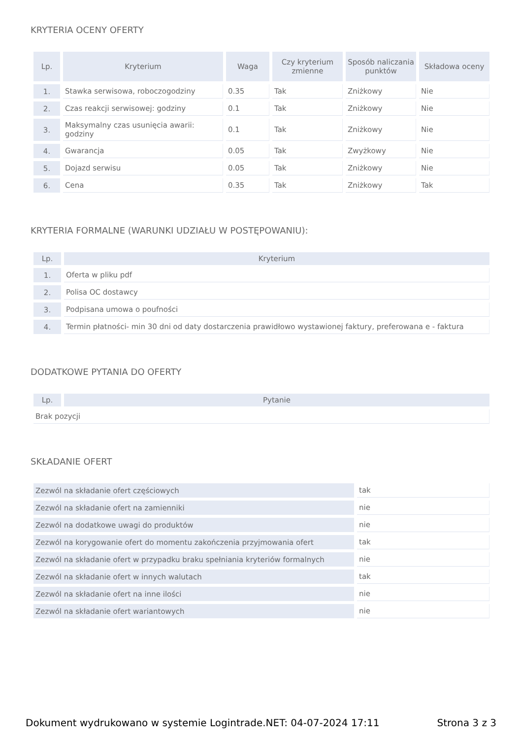KRYTERIA OCENY OFERTY
| Lp. | Kryterium | Waga | Czy kryterium zmienne | Sposób naliczania punktów | Składowa oceny |
| --- | --- | --- | --- | --- | --- |
| 1. | Stawka serwisowa, roboczogodziny | 0.35 | Tak | Zniżkowy | Nie |
| 2. | Czas reakcji serwisowej: godziny | 0.1 | Tak | Zniżkowy | Nie |
| 3. | Maksymalny czas usunięcia awarii: godziny | 0.1 | Tak | Zniżkowy | Nie |
| 4. | Gwarancja | 0.05 | Tak | Zwyżkowy | Nie |
| 5. | Dojazd serwisu | 0.05 | Tak | Zniżkowy | Nie |
| 6. | Cena | 0.35 | Tak | Zniżkowy | Tak |
KRYTERIA FORMALNE (WARUNKI UDZIAŁU W POSTĘPOWANIU):
| Lp. | Kryterium |
| --- | --- |
| 1. | Oferta w pliku pdf |
| 2. | Polisa OC dostawcy |
| 3. | Podpisana umowa o poufności |
| 4. | Termin płatności- min 30 dni od daty dostarczenia prawidłowo wystawionej faktury, preferowana e - faktura |
DODATKOWE PYTANIA DO OFERTY
| Lp. | Pytanie |
| --- | --- |
| Brak pozycji | |
SKŁADANIE OFERT
| Zezwól na składanie ofert częściowych | tak |
| Zezwól na składanie ofert na zamienniki | nie |
| Zezwól na dodatkowe uwagi do produktów | nie |
| Zezwól na korygowanie ofert do momentu zakończenia przyjmowania ofert | tak |
| Zezwól na składanie ofert w przypadku braku spełniania kryteriów formalnych | nie |
| Zezwól na składanie ofert w innych walutach | tak |
| Zezwól na składanie ofert na inne ilości | nie |
| Zezwól na składanie ofert wariantowych | nie |
Dokument wydrukowano w systemie Logintrade.NET: 04-07-2024 17:11 Strona 3 z 3